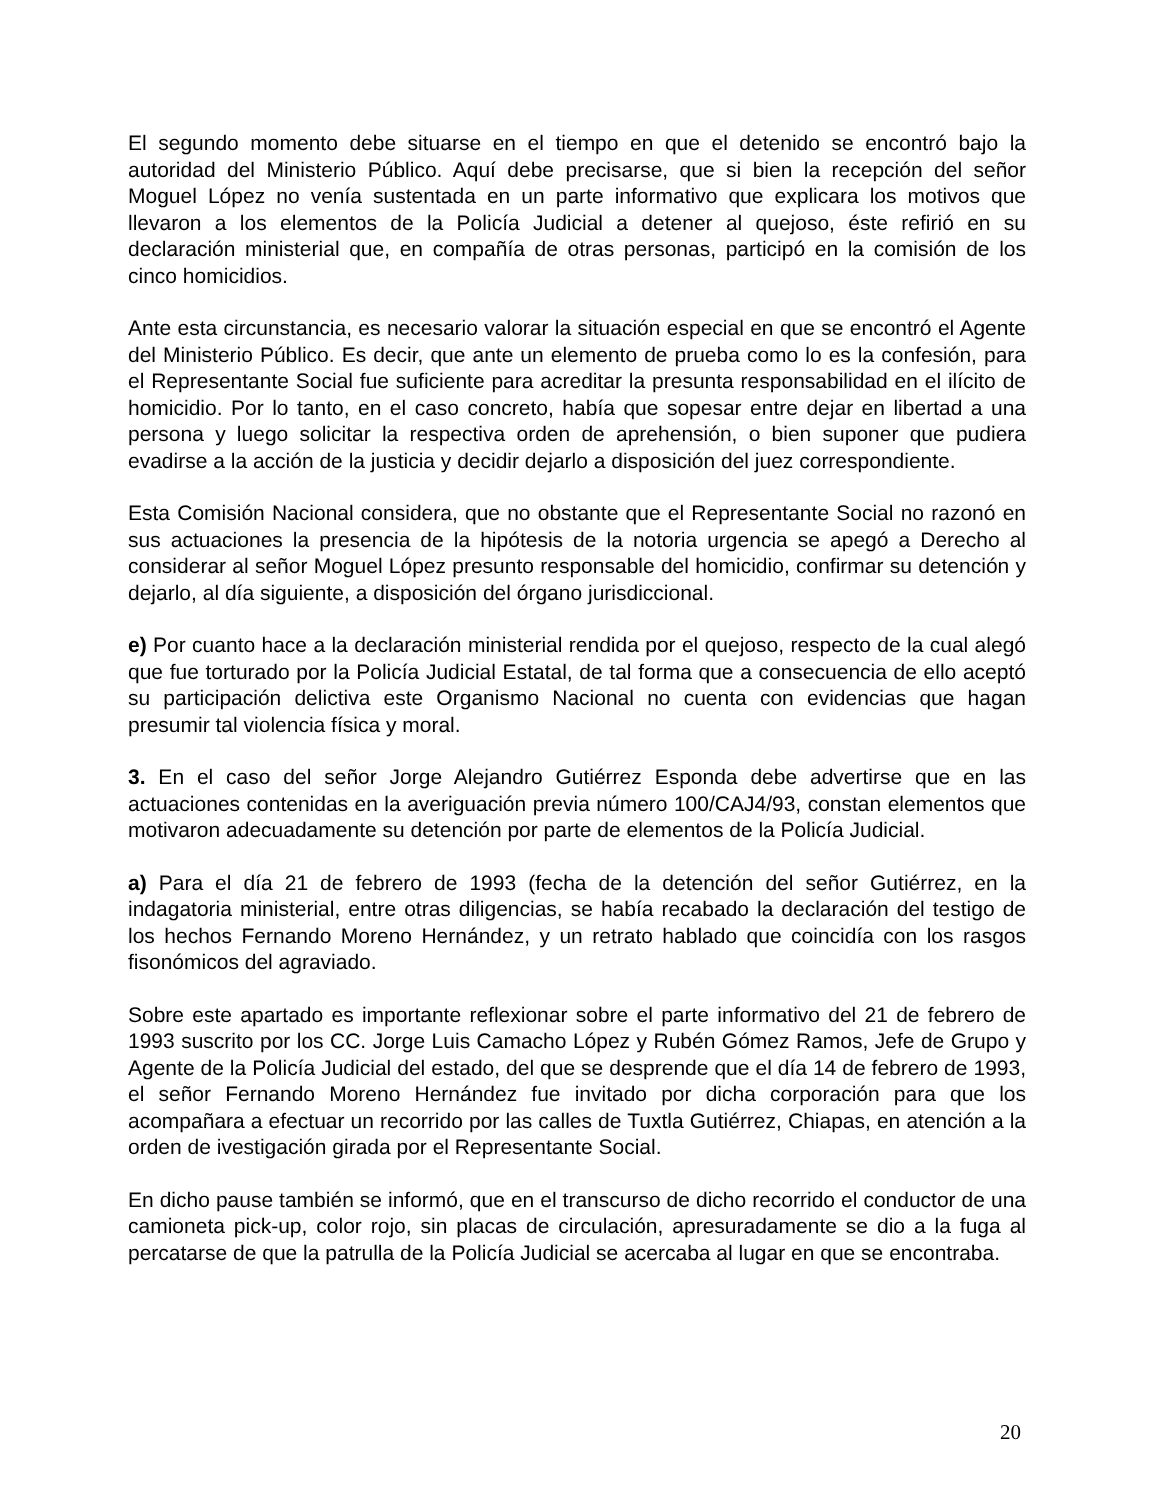El segundo momento debe situarse en el tiempo en que el detenido se encontró bajo la autoridad del Ministerio Público. Aquí debe precisarse, que si bien la recepción del señor Moguel López no venía sustentada en un parte informativo que explicara los motivos que llevaron a los elementos de la Policía Judicial a detener al quejoso, éste refirió en su declaración ministerial que, en compañía de otras personas, participó en la comisión de los cinco homicidios.
Ante esta circunstancia, es necesario valorar la situación especial en que se encontró el Agente del Ministerio Público. Es decir, que ante un elemento de prueba como lo es la confesión, para el Representante Social fue suficiente para acreditar la presunta responsabilidad en el ilícito de homicidio. Por lo tanto, en el caso concreto, había que sopesar entre dejar en libertad a una persona y luego solicitar la respectiva orden de aprehensión, o bien suponer que pudiera evadirse a la acción de la justicia y decidir dejarlo a disposición del juez correspondiente.
Esta Comisión Nacional considera, que no obstante que el Representante Social no razonó en sus actuaciones la presencia de la hipótesis de la notoria urgencia se apegó a Derecho al considerar al señor Moguel López presunto responsable del homicidio, confirmar su detención y dejarlo, al día siguiente, a disposición del órgano jurisdiccional.
e) Por cuanto hace a la declaración ministerial rendida por el quejoso, respecto de la cual alegó que fue torturado por la Policía Judicial Estatal, de tal forma que a consecuencia de ello aceptó su participación delictiva este Organismo Nacional no cuenta con evidencias que hagan presumir tal violencia física y moral.
3. En el caso del señor Jorge Alejandro Gutiérrez Esponda debe advertirse que en las actuaciones contenidas en la averiguación previa número 100/CAJ4/93, constan elementos que motivaron adecuadamente su detención por parte de elementos de la Policía Judicial.
a) Para el día 21 de febrero de 1993 (fecha de la detención del señor Gutiérrez, en la indagatoria ministerial, entre otras diligencias, se había recabado la declaración del testigo de los hechos Fernando Moreno Hernández, y un retrato hablado que coincidía con los rasgos fisonómicos del agraviado.
Sobre este apartado es importante reflexionar sobre el parte informativo del 21 de febrero de 1993 suscrito por los CC. Jorge Luis Camacho López y Rubén Gómez Ramos, Jefe de Grupo y Agente de la Policía Judicial del estado, del que se desprende que el día 14 de febrero de 1993, el señor Fernando Moreno Hernández fue invitado por dicha corporación para que los acompañara a efectuar un recorrido por las calles de Tuxtla Gutiérrez, Chiapas, en atención a la orden de ivestigación girada por el Representante Social.
En dicho pause también se informó, que en el transcurso de dicho recorrido el conductor de una camioneta pick-up, color rojo, sin placas de circulación, apresuradamente se dio a la fuga al percatarse de que la patrulla de la Policía Judicial se acercaba al lugar en que se encontraba.
20